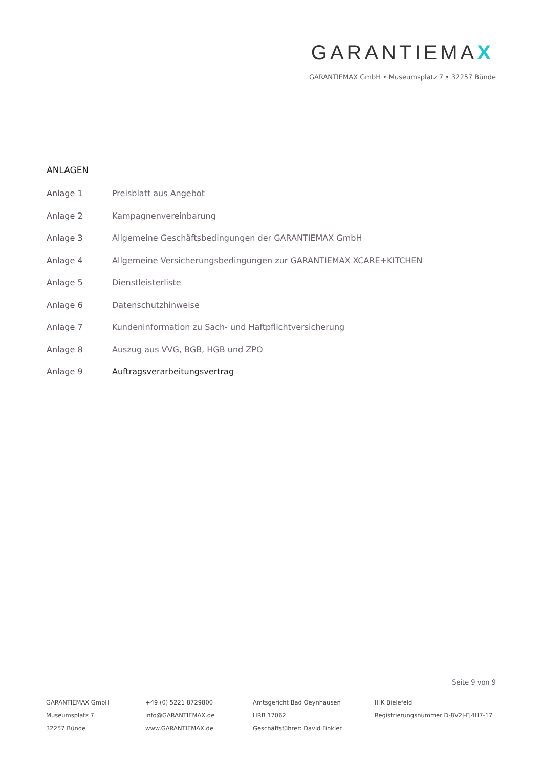GARANTIEMAX
GARANTIEMAX GmbH • Museumsplatz 7 • 32257 Bünde
ANLAGEN
Anlage 1 Preisblatt aus Angebot
Anlage 2 Kampagnenvereinbarung
Anlage 3 Allgemeine Geschäftsbedingungen der GARANTIEMAX GmbH
Anlage 4 Allgemeine Versicherungsbedingungen zur GARANTIEMAX XCARE+KITCHEN
Anlage 5 Dienstleisterliste
Anlage 6 Datenschutzhinweise
Anlage 7 Kundeninformation zu Sach- und Haftpflichtversicherung
Anlage 8 Auszug aus VVG, BGB, HGB und ZPO
Anlage 9 Auftragsverarbeitungsvertrag
Seite 9 von 9
GARANTIEMAX GmbH
Museumsplatz 7
32257 Bünde
+49 (0) 5221 8729800
info@GARANTIEMAX.de
www.GARANTIEMAX.de
Amtsgericht Bad Oeynhausen
HRB 17062
Geschäftsführer: David Finkler
IHK Bielefeld
Registrierungsnummer D-8V2J-FJ4H7-17